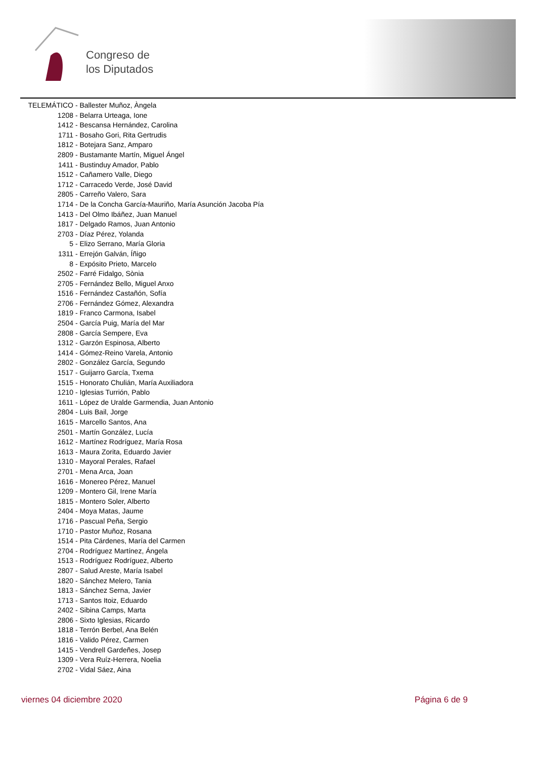Congreso de
los Diputados
TELEMÁTICO - Ballester Muñoz, Àngela
1208 - Belarra Urteaga, Ione
1412 - Bescansa Hernández, Carolina
1711 - Bosaho Gori, Rita Gertrudis
1812 - Botejara Sanz, Amparo
2809 - Bustamante Martín, Miguel Ángel
1411 - Bustinduy Amador, Pablo
1512 - Cañamero Valle, Diego
1712 - Carracedo Verde, José David
2805 - Carreño Valero, Sara
1714 - De la Concha García-Mauriño, María Asunción Jacoba Pía
1413 - Del Olmo Ibáñez, Juan Manuel
1817 - Delgado Ramos, Juan Antonio
2703 - Díaz Pérez, Yolanda
5 - Elizo Serrano, María Gloria
1311 - Errejón Galván, Íñigo
8 - Expósito Prieto, Marcelo
2502 - Farré Fidalgo, Sònia
2705 - Fernández Bello, Miguel Anxo
1516 - Fernández Castañón, Sofía
2706 - Fernández Gómez, Alexandra
1819 - Franco Carmona, Isabel
2504 - García Puig, María del Mar
2808 - García Sempere, Eva
1312 - Garzón Espinosa, Alberto
1414 - Gómez-Reino Varela, Antonio
2802 - González García, Segundo
1517 - Guijarro García, Txema
1515 - Honorato Chulián, María Auxiliadora
1210 - Iglesias Turrión, Pablo
1611 - López de Uralde Garmendia, Juan Antonio
2804 - Luis Bail, Jorge
1615 - Marcello Santos, Ana
2501 - Martín González, Lucía
1612 - Martínez Rodríguez, María Rosa
1613 - Maura Zorita, Eduardo Javier
1310 - Mayoral Perales, Rafael
2701 - Mena Arca, Joan
1616 - Monereo Pérez, Manuel
1209 - Montero Gil, Irene María
1815 - Montero Soler, Alberto
2404 - Moya Matas, Jaume
1716 - Pascual Peña, Sergio
1710 - Pastor Muñoz, Rosana
1514 - Pita Cárdenes, María del Carmen
2704 - Rodríguez Martínez, Ángela
1513 - Rodríguez Rodríguez, Alberto
2807 - Salud Areste, María Isabel
1820 - Sánchez Melero, Tania
1813 - Sánchez Serna, Javier
1713 - Santos Itoiz, Eduardo
2402 - Sibina Camps, Marta
2806 - Sixto Iglesias, Ricardo
1818 - Terrón Berbel, Ana Belén
1816 - Valido Pérez, Carmen
1415 - Vendrell Gardeñes, Josep
1309 - Vera Ruíz-Herrera, Noelia
2702 - Vidal Sáez, Aina
viernes 04 diciembre 2020 Página 6 de 9